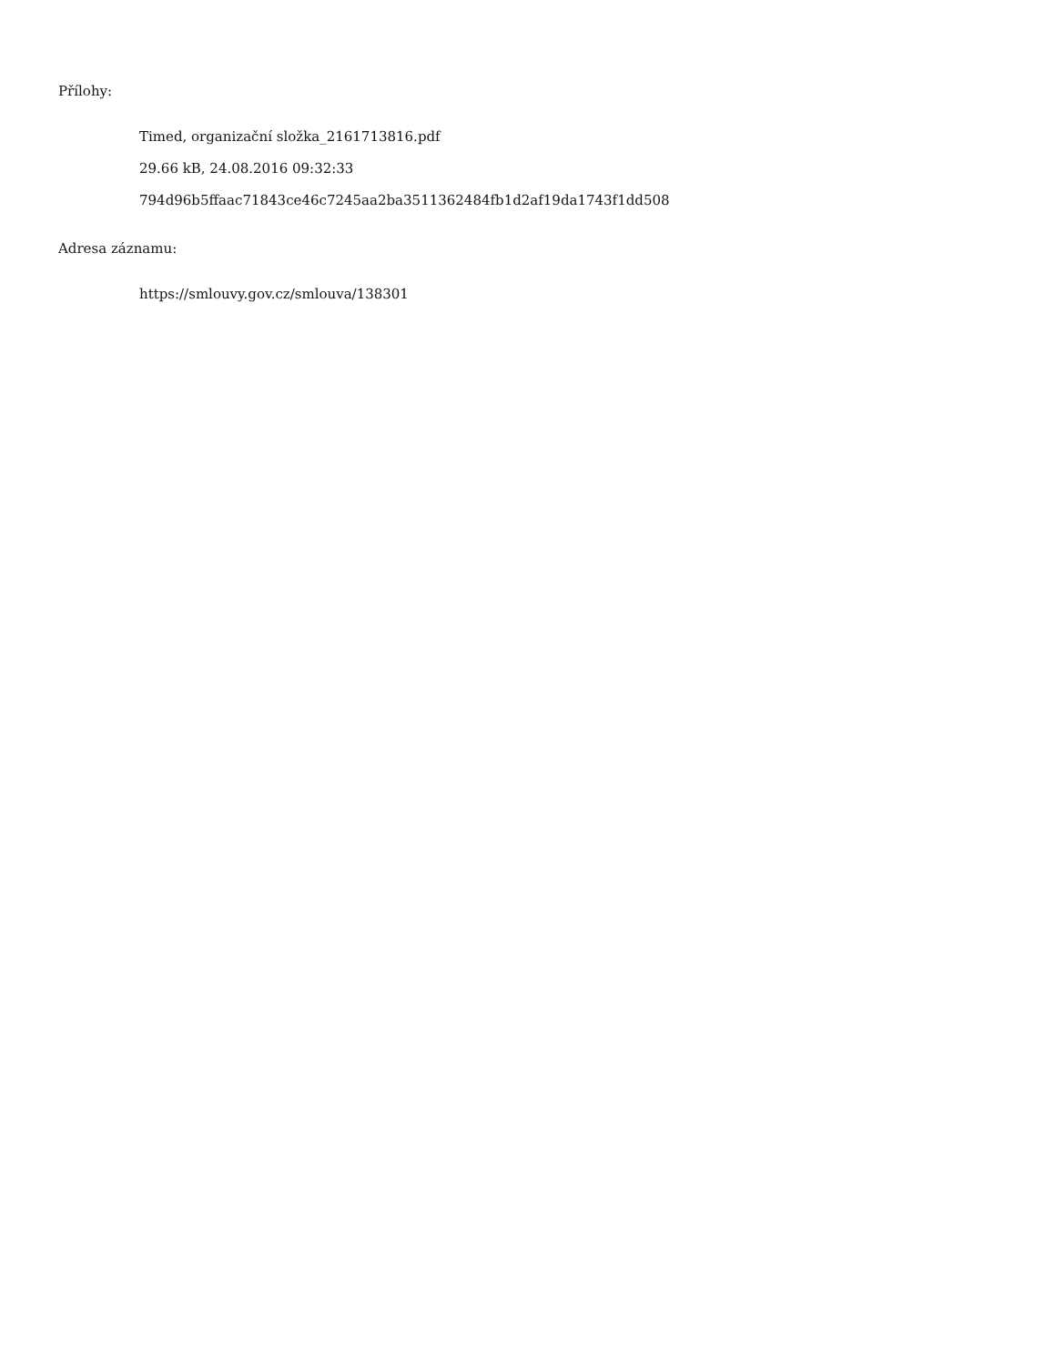Přílohy:
Timed, organizační složka_2161713816.pdf
29.66 kB, 24.08.2016 09:32:33
794d96b5ffaac71843ce46c7245aa2ba3511362484fb1d2af19da1743f1dd508
Adresa záznamu:
https://smlouvy.gov.cz/smlouva/138301